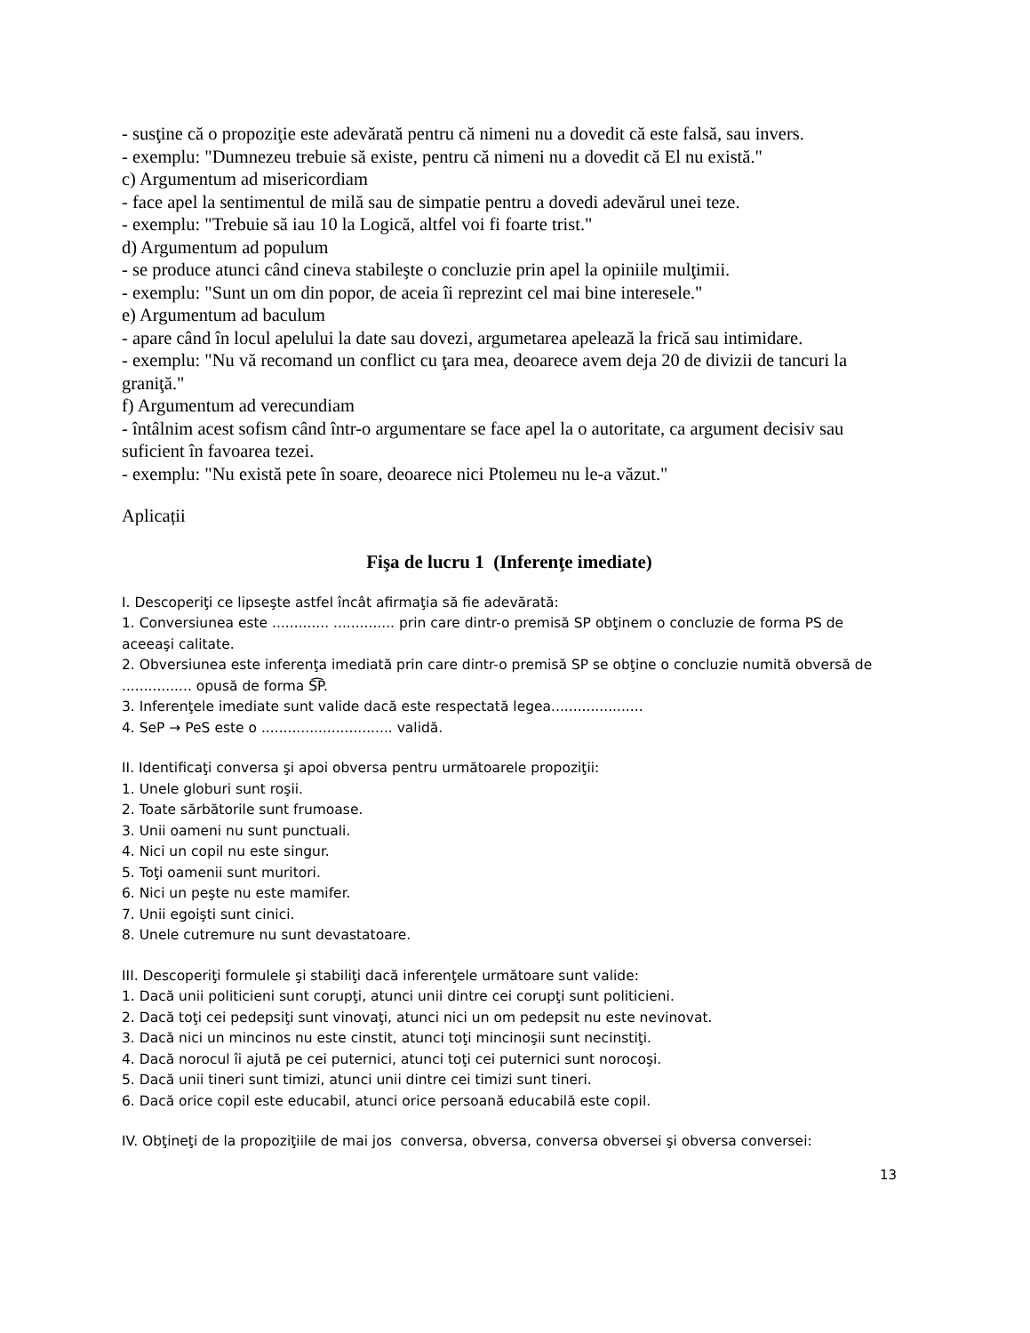- susţine că o propoziţie este adevărată pentru că nimeni nu a dovedit că este falsă, sau invers.
- exemplu: "Dumnezeu trebuie să existe, pentru că nimeni nu a dovedit că El nu există."
c) Argumentum ad misericordiam
- face apel la sentimentul de milă sau de simpatie pentru a dovedi adevărul unei teze.
- exemplu: "Trebuie să iau 10 la Logică, altfel voi fi foarte trist."
d) Argumentum ad populum
- se produce atunci când cineva stabileşte o concluzie prin apel la opiniile mulţimii.
- exemplu: "Sunt un om din popor, de aceia îi reprezint cel mai bine interesele."
e) Argumentum ad baculum
- apare când în locul apelului la date sau dovezi, argumetarea apelează la frică sau intimidare.
- exemplu: "Nu vă recomand un conflict cu ţara mea, deoarece avem deja 20 de divizii de tancuri la graniţă."
f) Argumentum ad verecundiam
- întâlnim acest sofism când într-o argumentare se face apel la o autoritate, ca argument decisiv sau suficient în favoarea tezei.
- exemplu: "Nu există pete în soare, deoarece nici Ptolemeu nu le-a văzut."
Aplicații
Fişa de lucru 1 (Inferenţe imediate)
I. Descoperiţi ce lipseşte astfel încât afirmaţia să fie adevărată:
1. Conversiunea este ............. .............. prin care dintr-o premisă SP obţinem o concluzie de forma PS de aceeaşi calitate.
2. Obversiunea este inferenţa imediată prin care dintr-o premisă SP se obţine o concluzie numită obversă de ................ opusă de forma S͡P.
3. Inferenţele imediate sunt valide dacă este respectată legea.....................
4. SeP → PeS este o .............................. validă.
II. Identificaţi conversa şi apoi obversa pentru următoarele propoziţii:
1. Unele globuri sunt roşii.
2. Toate sărbătorile sunt frumoase.
3. Unii oameni nu sunt punctuali.
4. Nici un copil nu este singur.
5. Toţi oamenii sunt muritori.
6. Nici un peşte nu este mamifer.
7. Unii egoişti sunt cinici.
8. Unele cutremure nu sunt devastatoare.
III. Descoperiţi formulele şi stabiliţi dacă inferenţele următoare sunt valide:
1. Dacă unii politicieni sunt corupţi, atunci unii dintre cei corupţi sunt politicieni.
2. Dacă toţi cei pedepsiţi sunt vinovaţi, atunci nici un om pedepsit nu este nevinovat.
3. Dacă nici un mincinos nu este cinstit, atunci toţi mincinoşii sunt necinstiţi.
4. Dacă norocul îi ajută pe cei puternici, atunci toţi cei puternici sunt norocoşi.
5. Dacă unii tineri sunt timizi, atunci unii dintre cei timizi sunt tineri.
6. Dacă orice copil este educabil, atunci orice persoană educabilă este copil.
IV. Obţineţi de la propoziţiile de mai jos conversa, obversa, conversa obversei şi obversa conversei:
13